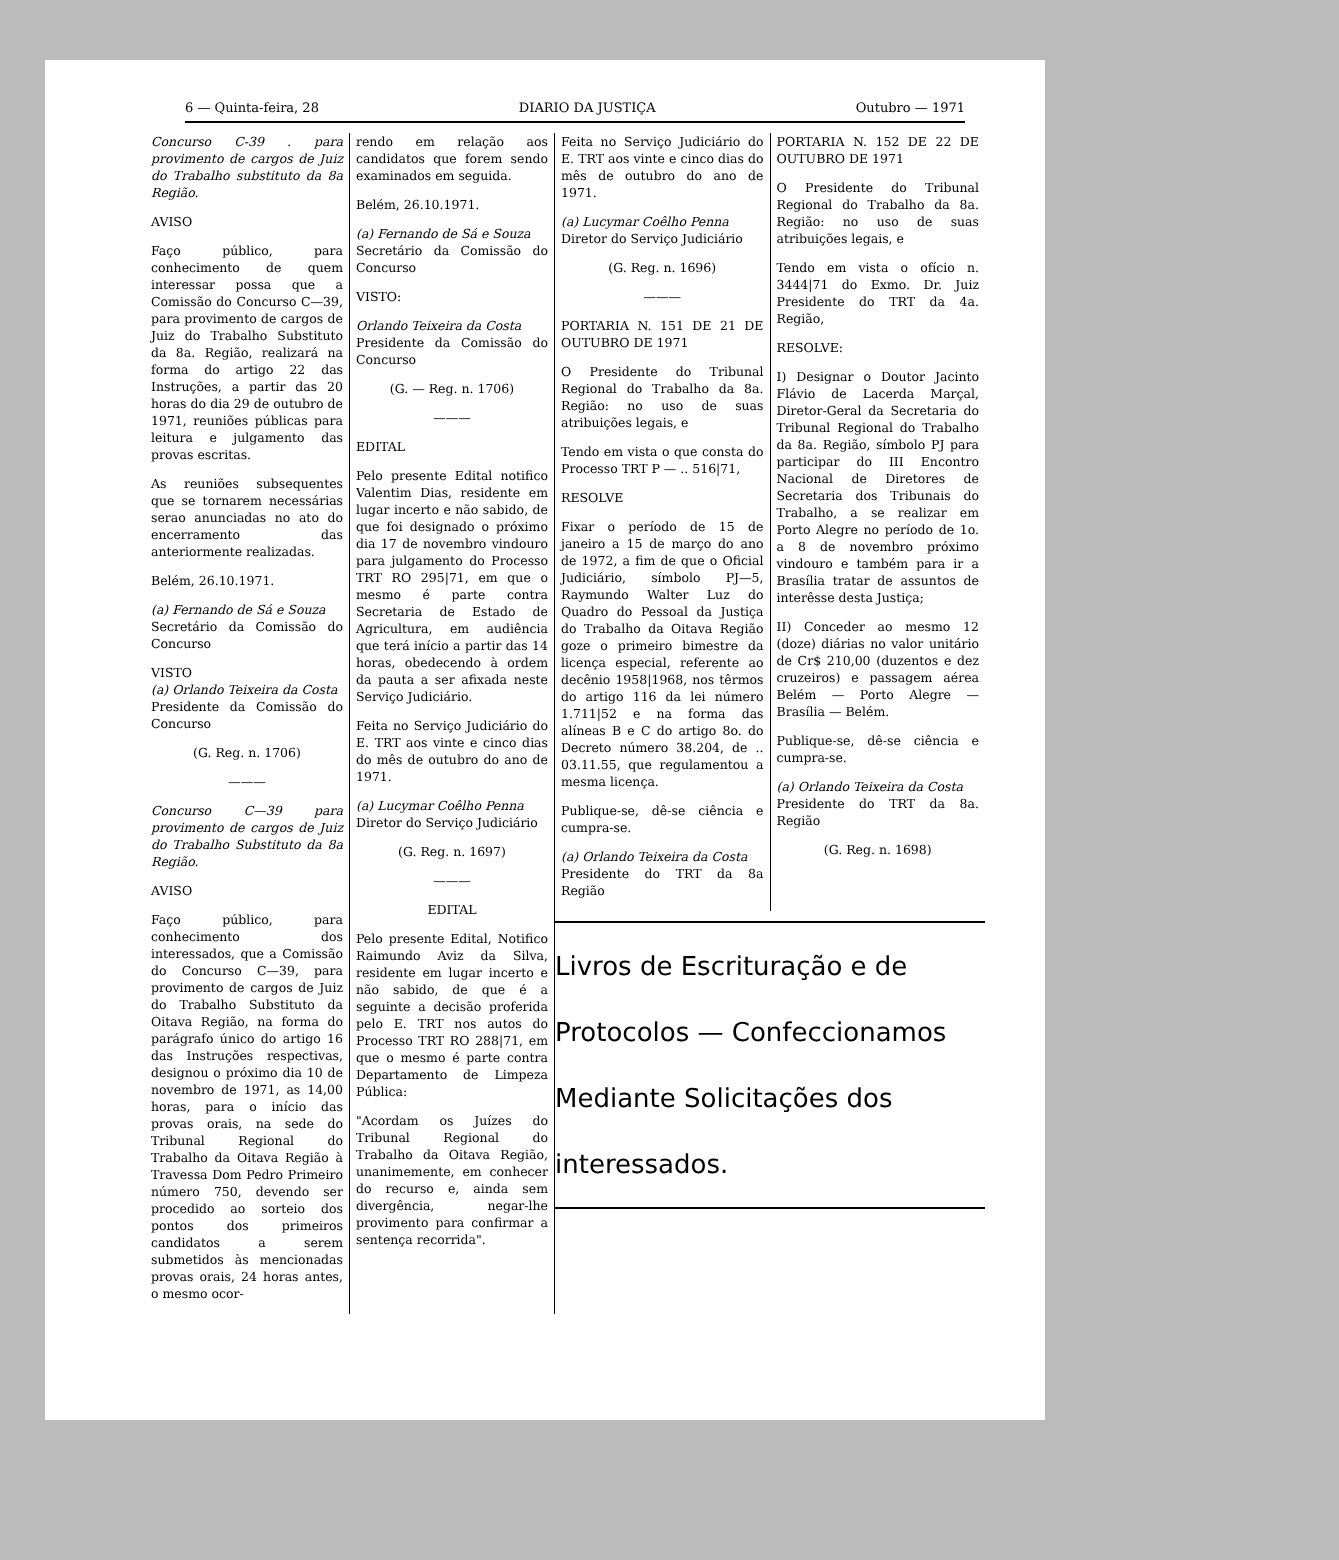6 — Quinta-feira, 28 DIARIO DA JUSTIÇA Outubro — 1971
Concurso C-39 . para provimento de cargos de Juiz do Trabalho substituto da 8a Região.
AVISO
Faço público, para conhecimento de quem interessar possa que a Comissão do Concurso C—39, para provimento de cargos de Juiz do Trabalho Substituto da 8a. Região, realizará na forma do artigo 22 das Instruções, a partir das 20 horas do dia 29 de outubro de 1971, reuniões públicas para leitura e julgamento das provas escritas.
As reuniões subsequentes que se tornarem necessárias serao anunciadas no ato do encerramento das anteriormente realizadas.
Belém, 26.10.1971.
(a) Fernando de Sá e Souza
Secretário da Comissão do Concurso
VISTO
(a) Orlando Teixeira da Costa
Presidente da Comissão do Concurso
(G. Reg. n. 1706)
———
Concurso C—39 para provimento de cargos de Juiz do Trabalho Substituto da 8a Região.
AVISO
Faço público, para conhecimento dos interessados, que a Comissão do Concurso C—39, para provimento de cargos de Juiz do Trabalho Substituto da Oitava Região, na forma do parágrafo único do artigo 16 das Instruções respectivas, designou o próximo dia 10 de novembro de 1971, as 14,00 horas, para o início das provas orais, na sede do Tribunal Regional do Trabalho da Oitava Região à Travessa Dom Pedro Primeiro número 750, devendo ser procedido ao sorteio dos pontos dos primeiros candidatos a serem submetidos às mencionadas provas orais, 24 horas antes, o mesmo ocor-
rendo em relação aos candidatos que forem sendo examinados em seguida.
Belém, 26.10.1971.
(a) Fernando de Sá e Souza
Secretário da Comissão do Concurso
VISTO:
Orlando Teixeira da Costa
Presidente da Comissão do Concurso
(G. — Reg. n. 1706)
———
EDITAL
Pelo presente Edital notifico Valentim Dias, residente em lugar incerto e não sabido, de que foi designado o próximo dia 17 de novembro vindouro para julgamento do Processo TRT RO 295|71, em que o mesmo é parte contra Secretaria de Estado de Agricultura, em audiência que terá início a partir das 14 horas, obedecendo à ordem da pauta a ser afixada neste Serviço Judiciário.
Feita no Serviço Judiciário do E. TRT aos vinte e cinco dias do mês de outubro do ano de 1971.
(a) Lucymar Coêlho Penna
Diretor do Serviço Judiciário
(G. Reg. n. 1697)
———
EDITAL
Pelo presente Edital, Notifico Raimundo Aviz da Silva, residente em lugar incerto e não sabido, de que é a seguinte a decisão proferida pelo E. TRT nos autos do Processo TRT RO 288|71, em que o mesmo é parte contra Departamento de Limpeza Pública:
"Acordam os Juízes do Tribunal Regional do Trabalho da Oitava Região, unanimemente, em conhecer do recurso e, ainda sem divergência, negar-lhe provimento para confirmar a sentença recorrida".
Feita no Serviço Judiciário do E. TRT aos vinte e cinco dias do mês de outubro do ano de 1971.
(a) Lucymar Coêlho Penna
Diretor do Serviço Judiciário
(G. Reg. n. 1696)
———
PORTARIA N. 151 DE 21 DE OUTUBRO DE 1971
O Presidente do Tribunal Regional do Trabalho da 8a. Região: no uso de suas atribuições legais, e
Tendo em vista o que consta do Processo TRT P — .. 516|71,
RESOLVE
Fixar o período de 15 de janeiro a 15 de março do ano de 1972, a fim de que o Oficial Judiciário, símbolo PJ—5, Raymundo Walter Luz do Quadro do Pessoal da Justiça do Trabalho da Oitava Região goze o primeiro bimestre da licença especial, referente ao decênio 1958|1968, nos têrmos do artigo 116 da lei número 1.711|52 e na forma das alíneas B e C do artigo 8o. do Decreto número 38.204, de .. 03.11.55, que regulamentou a mesma licença.
Publique-se, dê-se ciência e cumpra-se.
(a) Orlando Teixeira da Costa
Presidente do TRT da 8a Região
PORTARIA N. 152 DE 22 DE OUTUBRO DE 1971
O Presidente do Tribunal Regional do Trabalho da 8a. Região: no uso de suas atribuições legais, e
Tendo em vista o ofício n. 3444|71 do Exmo. Dr. Juiz Presidente do TRT da 4a. Região,
RESOLVE:
I) Designar o Doutor Jacinto Flávio de Lacerda Marçal, Diretor-Geral da Secretaria do Tribunal Regional do Trabalho da 8a. Região, símbolo PJ para participar do III Encontro Nacional de Diretores de Secretaria dos Tribunais do Trabalho, a se realizar em Porto Alegre no período de 1o. a 8 de novembro próximo vindouro e também para ir a Brasília tratar de assuntos de interêsse desta Justiça;
II) Conceder ao mesmo 12 (doze) diárias no valor unitário de Cr$ 210,00 (duzentos e dez cruzeiros) e passagem aérea Belém — Porto Alegre — Brasília — Belém.
Publique-se, dê-se ciência e cumpra-se.
(a) Orlando Teixeira da Costa
Presidente do TRT da 8a. Região
(G. Reg. n. 1698)
Livros de Escrituração e de
Protocolos — Confeccionamos
Mediante Solicitações dos
interessados.